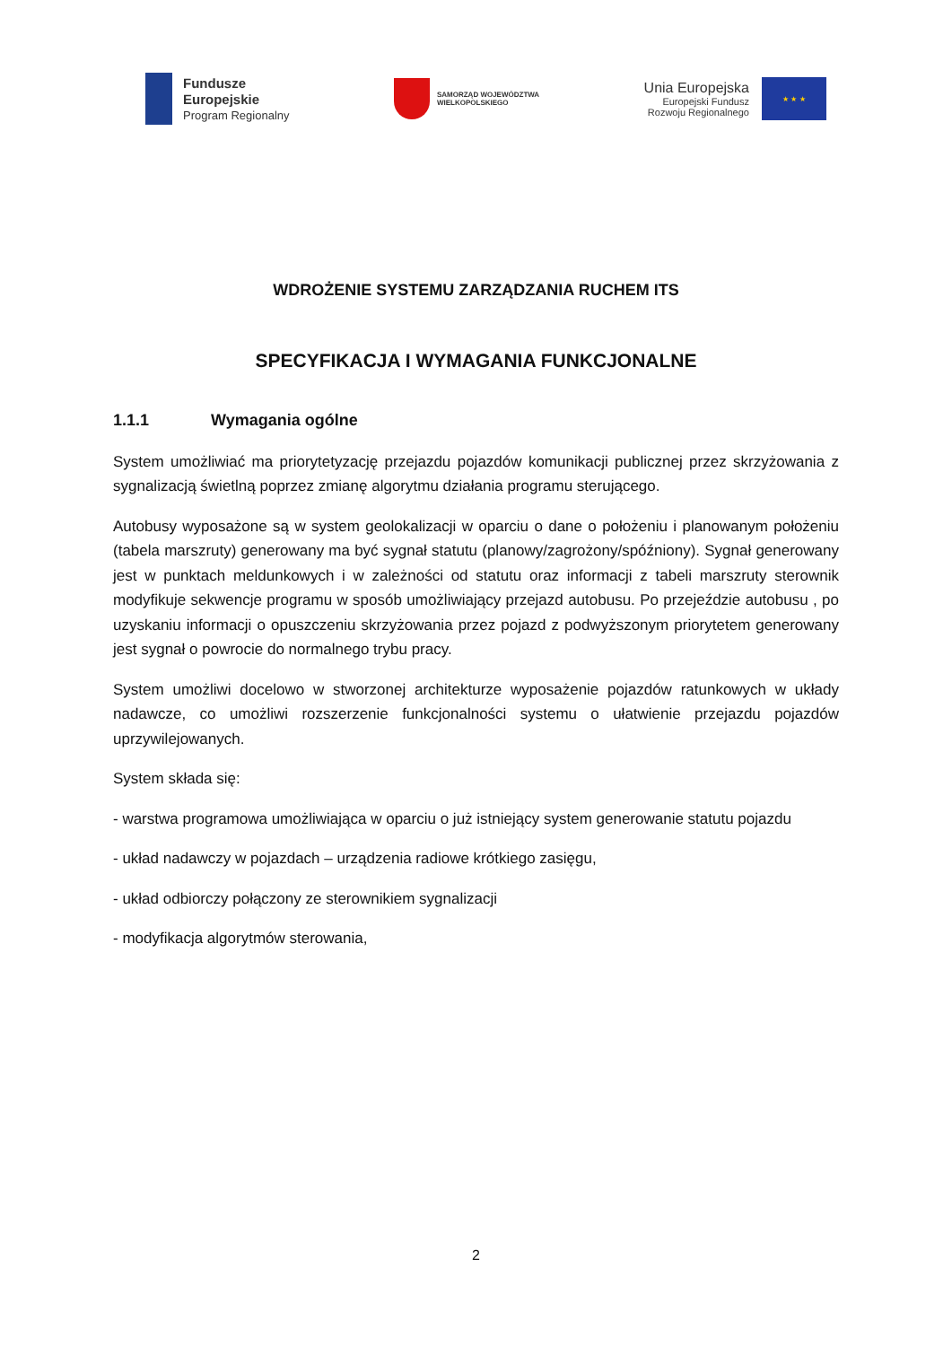Fundusze
Europejskie
Program Regionalny
SAMORZĄD WOJEWÓDZTWA
WIELKOPOLSKIEGO
Unia Europejska
Europejski Fundusz
Rozwoju Regionalnego
★ ★ ★
WDROŻENIE SYSTEMU ZARZĄDZANIA RUCHEM ITS
SPECYFIKACJA I WYMAGANIA FUNKCJONALNE
1.1.1 Wymagania ogólne
System umożliwiać ma priorytetyzację przejazdu pojazdów komunikacji publicznej przez skrzyżowania z sygnalizacją świetlną poprzez zmianę algorytmu działania programu sterującego.
Autobusy wyposażone są w system geolokalizacji w oparciu o dane o położeniu i planowanym położeniu (tabela marszruty) generowany ma być sygnał statutu (planowy/zagrożony/spóźniony). Sygnał generowany jest w punktach meldunkowych i w zależności od statutu oraz informacji z tabeli marszruty sterownik modyfikuje sekwencje programu w sposób umożliwiający przejazd autobusu. Po przejeździe autobusu , po uzyskaniu informacji o opuszczeniu skrzyżowania przez pojazd z podwyższonym priorytetem generowany jest sygnał o powrocie do normalnego trybu pracy.
System umożliwi docelowo w stworzonej architekturze wyposażenie pojazdów ratunkowych w układy nadawcze, co umożliwi rozszerzenie funkcjonalności systemu o ułatwienie przejazdu pojazdów uprzywilejowanych.
System składa się:
- warstwa programowa umożliwiająca w oparciu o już istniejący system generowanie statutu pojazdu
- układ nadawczy w pojazdach – urządzenia radiowe krótkiego zasięgu,
- układ odbiorczy połączony ze sterownikiem sygnalizacji
- modyfikacja algorytmów sterowania,
2